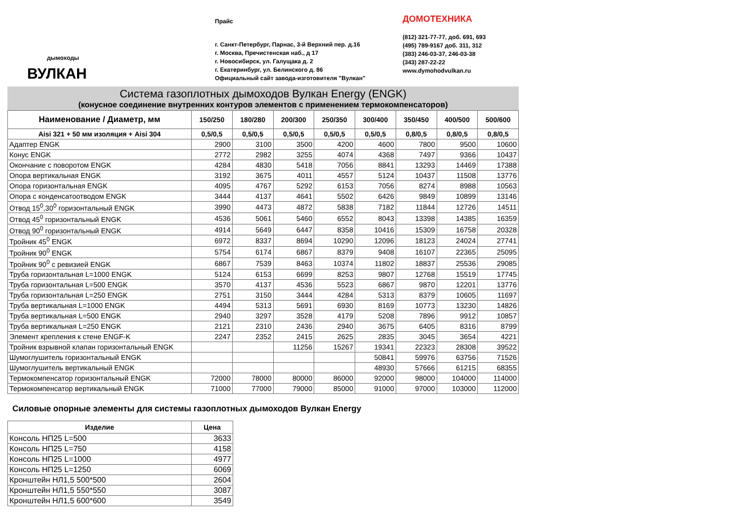дымоходы
ВУЛКАН
Прайс
г. Санкт-Петербург, Парнас, 3-й Верхний пер. д.16
г. Москва, Пречистенская наб., д 17
г. Новосибирск, ул. Галущака д. 2
г. Екатеринбург, ул. Белинского д. 86
Официальный сайт завода-изготовителя "Вулкан"
ДОМОТЕХНИКА
(812) 321-77-77, доб. 691, 693
(495) 789-9167 доб. 311, 312
(383) 246-03-37, 246-03-38
(343) 287-22-22
www.dymohodvulkan.ru
Система газоплотных дымоходов Вулкан Energy (ENGK)
(конусное соединение внутренних контуров элементов с применением термокомпенсаторов)
| Наименование / Диаметр, мм | 150/250 | 180/280 | 200/300 | 250/350 | 300/400 | 350/450 | 400/500 | 500/600 |
| --- | --- | --- | --- | --- | --- | --- | --- | --- |
| Aisi 321 + 50 мм изоляция + Aisi 304 | 0,5/0,5 | 0,5/0,5 | 0,5/0,5 | 0,5/0,5 | 0,5/0,5 | 0,8/0,5 | 0,8/0,5 | 0,8/0,5 |
| Адаптер ENGK | 2900 | 3100 | 3500 | 4200 | 4600 | 7800 | 9500 | 10600 |
| Конус ENGK | 2772 | 2982 | 3255 | 4074 | 4368 | 7497 | 9366 | 10437 |
| Окончание с поворотом ENGK | 4284 | 4830 | 5418 | 7056 | 8841 | 13293 | 14469 | 17388 |
| Опора вертикальная ENGK | 3192 | 3675 | 4011 | 4557 | 5124 | 10437 | 11508 | 13776 |
| Опора горизонтальная ENGK | 4095 | 4767 | 5292 | 6153 | 7056 | 8274 | 8988 | 10563 |
| Опора с конденсатоотводом ENGK | 3444 | 4137 | 4641 | 5502 | 6426 | 9849 | 10899 | 13146 |
| Отвод 15<sup>0</sup>,30<sup>0</sup> горизонтальный ENGK | 3990 | 4473 | 4872 | 5838 | 7182 | 11844 | 12726 | 14511 |
| Отвод 45<sup>0</sup> горизонтальный ENGK | 4536 | 5061 | 5460 | 6552 | 8043 | 13398 | 14385 | 16359 |
| Отвод 90<sup>0</sup> горизонтальный ENGK | 4914 | 5649 | 6447 | 8358 | 10416 | 15309 | 16758 | 20328 |
| Тройник 45<sup>0</sup> ENGK | 6972 | 8337 | 8694 | 10290 | 12096 | 18123 | 24024 | 27741 |
| Тройник 90<sup>0</sup> ENGK | 5754 | 6174 | 6867 | 8379 | 9408 | 16107 | 22365 | 25095 |
| Тройник 90<sup>0</sup> с ревизией ENGK | 6867 | 7539 | 8463 | 10374 | 11802 | 18837 | 25536 | 29085 |
| Труба горизонтальная L=1000 ENGK | 5124 | 6153 | 6699 | 8253 | 9807 | 12768 | 15519 | 17745 |
| Труба горизонтальная L=500 ENGK | 3570 | 4137 | 4536 | 5523 | 6867 | 9870 | 12201 | 13776 |
| Труба горизонтальная L=250 ENGK | 2751 | 3150 | 3444 | 4284 | 5313 | 8379 | 10605 | 11697 |
| Труба вертикальная L=1000 ENGK | 4494 | 5313 | 5691 | 6930 | 8169 | 10773 | 13230 | 14826 |
| Труба вертикальная L=500 ENGK | 2940 | 3297 | 3528 | 4179 | 5208 | 7896 | 9912 | 10857 |
| Труба вертикальная L=250 ENGK | 2121 | 2310 | 2436 | 2940 | 3675 | 6405 | 8316 | 8799 |
| Элемент крепления к стене ENGF-K | 2247 | 2352 | 2415 | 2625 | 2835 | 3045 | 3654 | 4221 |
| Тройник взрывной клапан горизонтальный ENGK | | | 11256 | 15267 | 19341 | 22323 | 28308 | 39522 |
| Шумоглушитель горизонтальный ENGK | | | | | 50841 | 59976 | 63756 | 71526 |
| Шумоглушитель вертикальный ENGK | | | | | 48930 | 57666 | 61215 | 68355 |
| Термокомпенсатор горизонтальный ENGK | 72000 | 78000 | 80000 | 86000 | 92000 | 98000 | 104000 | 114000 |
| Термокомпенсатор вертикальный ENGK | 71000 | 77000 | 79000 | 85000 | 91000 | 97000 | 103000 | 112000 |
Силовые опорные элементы для системы газоплотных дымоходов Вулкан Energy
| Изделие | Цена |
| --- | --- |
| Консоль НП25 L=500 | 3633 |
| Консоль НП25 L=750 | 4158 |
| Консоль НП25 L=1000 | 4977 |
| Консоль НП25 L=1250 | 6069 |
| Кронштейн НЛ1,5 500*500 | 2604 |
| Кронштейн НЛ1,5 550*550 | 3087 |
| Кронштейн НЛ1,5 600*600 | 3549 |